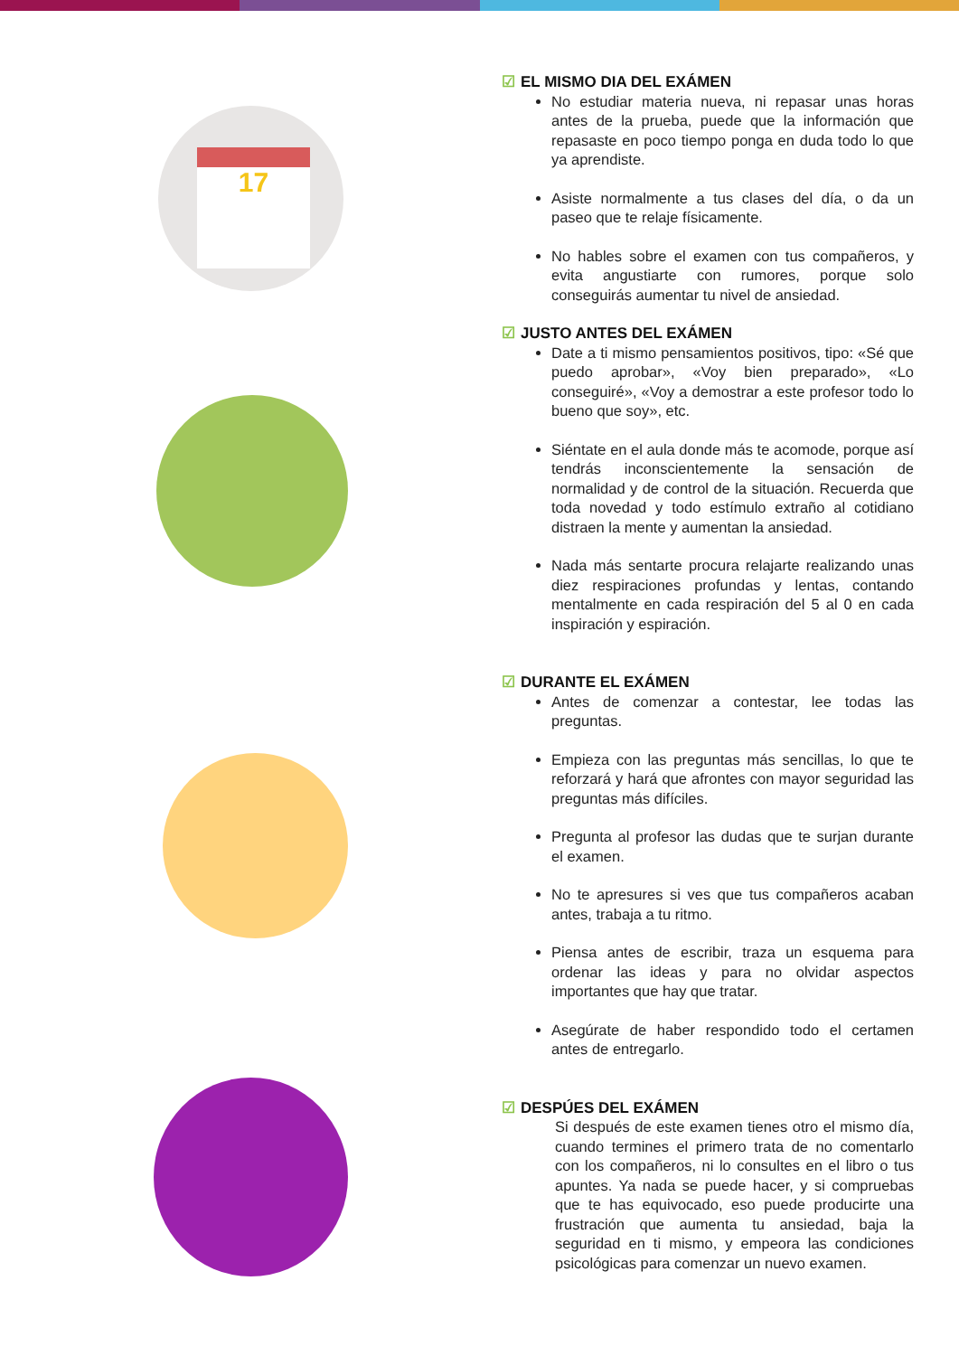17
☑ EL MISMO DIA DEL EXÁMEN
No estudiar materia nueva, ni repasar unas horas antes de la prueba, puede que la información que repasaste en poco tiempo ponga en duda todo lo que ya aprendiste.
Asiste normalmente a tus clases del día, o da un paseo que te relaje físicamente.
No hables sobre el examen con tus compañeros, y evita angustiarte con rumores, porque solo conseguirás aumentar tu nivel de ansiedad.
☑ JUSTO ANTES DEL EXÁMEN
Date a ti mismo pensamientos positivos, tipo: «Sé que puedo aprobar», «Voy bien preparado», «Lo conseguiré», «Voy a demostrar a este profesor todo lo bueno que soy», etc.
Siéntate en el aula donde más te acomode, porque así tendrás inconscientemente la sensación de normalidad y de control de la situación. Recuerda que toda novedad y todo estímulo extraño al cotidiano distraen la mente y aumentan la ansiedad.
Nada más sentarte procura relajarte realizando unas diez respiraciones profundas y lentas, contando mentalmente en cada respiración del 5 al 0 en cada inspiración y espiración.
☑ DURANTE EL EXÁMEN
Antes de comenzar a contestar, lee todas las preguntas.
Empieza con las preguntas más sencillas, lo que te reforzará y hará que afrontes con mayor seguridad las preguntas más difíciles.
Pregunta al profesor las dudas que te surjan durante el examen.
No te apresures si ves que tus compañeros acaban antes, trabaja a tu ritmo.
Piensa antes de escribir, traza un esquema para ordenar las ideas y para no olvidar aspectos importantes que hay que tratar.
Asegúrate de haber respondido todo el certamen antes de entregarlo.
☑ DESPÚES DEL EXÁMEN
Si después de este examen tienes otro el mismo día, cuando termines el primero trata de no comentarlo con los compañeros, ni lo consultes en el libro o tus apuntes. Ya nada se puede hacer, y si compruebas que te has equivocado, eso puede producirte una frustración que aumenta tu ansiedad, baja la seguridad en ti mismo, y empeora las condiciones psicológicas para comenzar un nuevo examen.